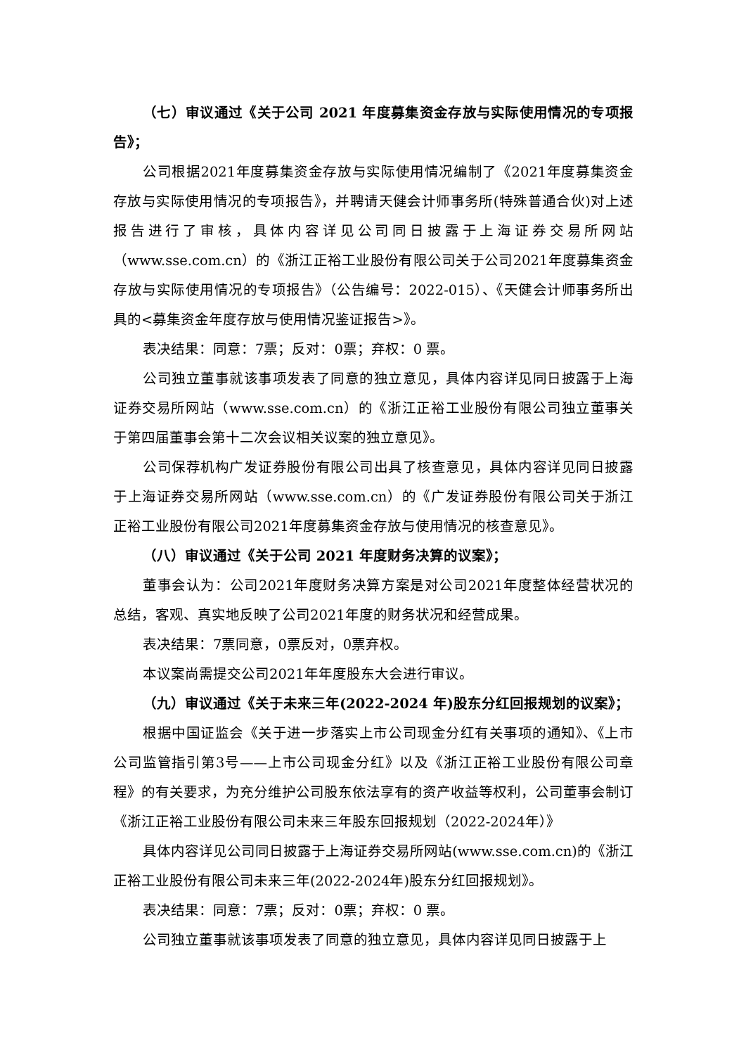（七）审议通过《关于公司 2021 年度募集资金存放与实际使用情况的专项报告》；
公司根据2021年度募集资金存放与实际使用情况编制了《2021年度募集资金存放与实际使用情况的专项报告》，并聘请天健会计师事务所(特殊普通合伙)对上述报告进行了审核，具体内容详见公司同日披露于上海证券交易所网站（www.sse.com.cn）的《浙江正裕工业股份有限公司关于公司2021年度募集资金存放与实际使用情况的专项报告》（公告编号：2022-015）、《天健会计师事务所出具的<募集资金年度存放与使用情况鉴证报告>》。
表决结果：同意：7票；反对：0票；弃权：0 票。
公司独立董事就该事项发表了同意的独立意见，具体内容详见同日披露于上海证券交易所网站（www.sse.com.cn）的《浙江正裕工业股份有限公司独立董事关于第四届董事会第十二次会议相关议案的独立意见》。
公司保荐机构广发证券股份有限公司出具了核查意见，具体内容详见同日披露于上海证券交易所网站（www.sse.com.cn）的《广发证券股份有限公司关于浙江正裕工业股份有限公司2021年度募集资金存放与使用情况的核查意见》。
（八）审议通过《关于公司 2021 年度财务决算的议案》；
董事会认为：公司2021年度财务决算方案是对公司2021年度整体经营状况的总结，客观、真实地反映了公司2021年度的财务状况和经营成果。
表决结果：7票同意，0票反对，0票弃权。
本议案尚需提交公司2021年年度股东大会进行审议。
（九）审议通过《关于未来三年(2022-2024 年)股东分红回报规划的议案》；
根据中国证监会《关于进一步落实上市公司现金分红有关事项的通知》、《上市公司监管指引第3号——上市公司现金分红》以及《浙江正裕工业股份有限公司章程》的有关要求，为充分维护公司股东依法享有的资产收益等权利，公司董事会制订《浙江正裕工业股份有限公司未来三年股东回报规划（2022-2024年）》
具体内容详见公司同日披露于上海证券交易所网站(www.sse.com.cn)的《浙江正裕工业股份有限公司未来三年(2022-2024年)股东分红回报规划》。
表决结果：同意：7票；反对：0票；弃权：0 票。
公司独立董事就该事项发表了同意的独立意见，具体内容详见同日披露于上